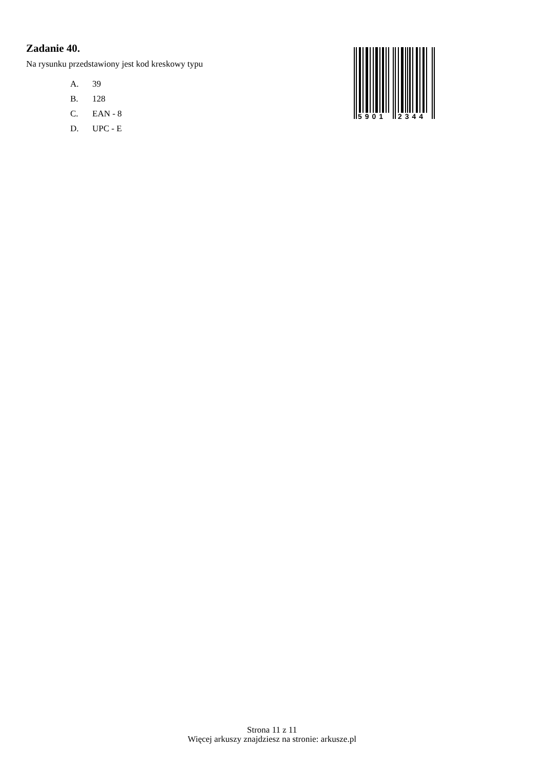Zadanie 40.
Na rysunku przedstawiony jest kod kreskowy typu
A. 39
B. 128
C. EAN - 8
D. UPC - E
5901
2344
Strona 11 z 11
Więcej arkuszy znajdziesz na stronie: arkusze.pl